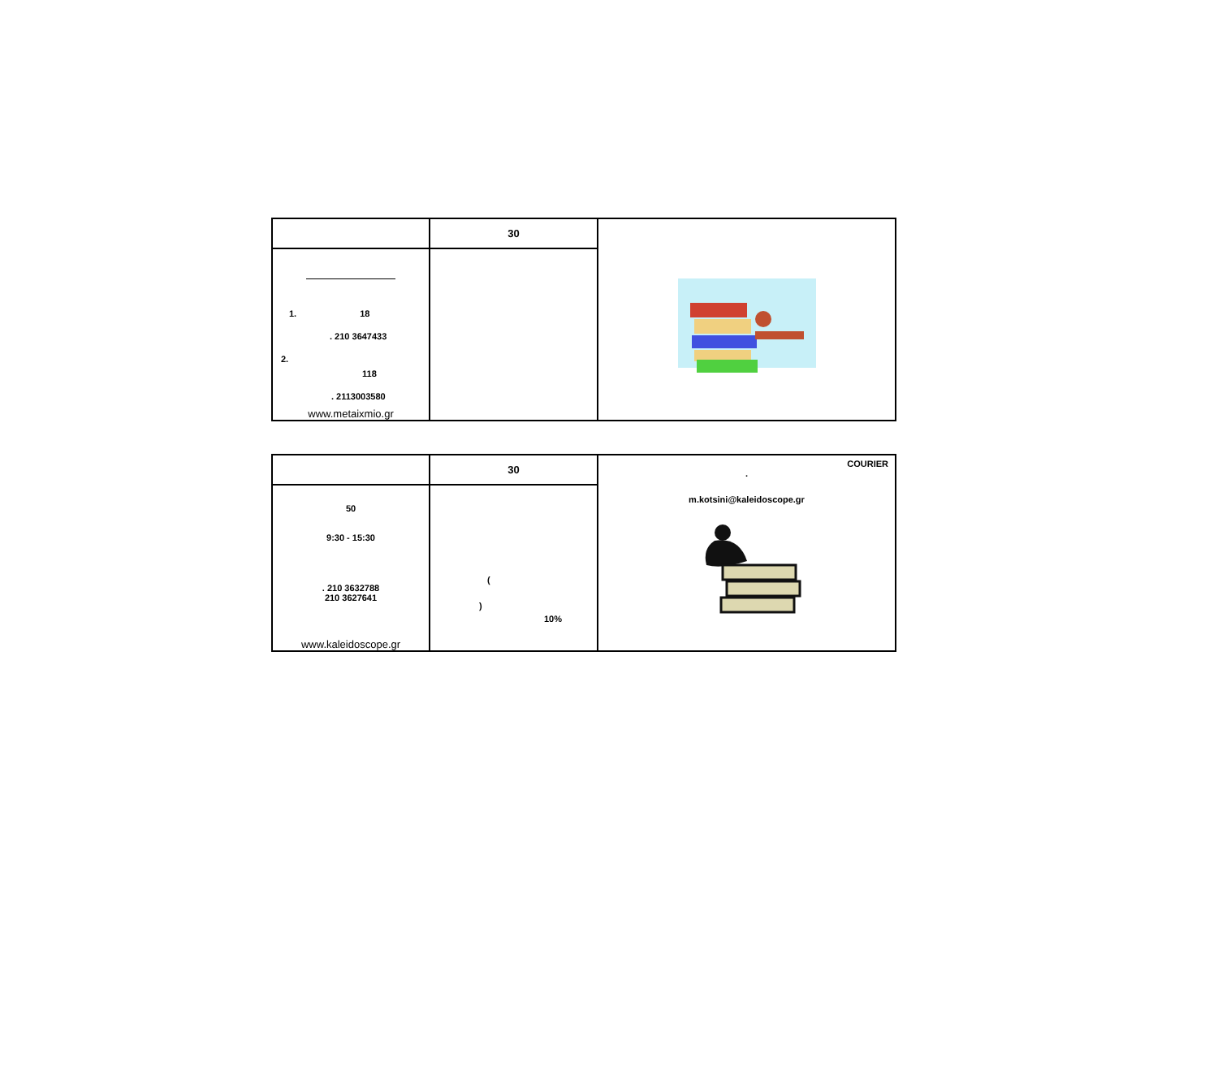| | 30 | |
| 1. 18 . 210 3647433 2. 118 . 2113003580 www.metaixmio.gr | | |
| | 30 | COURIER . m.kotsini@kaleidoscope.gr |
| 50 9:30 - 15:30 . 210 3632788 210 3627641 www.kaleidoscope.gr | ( ) 10% | |